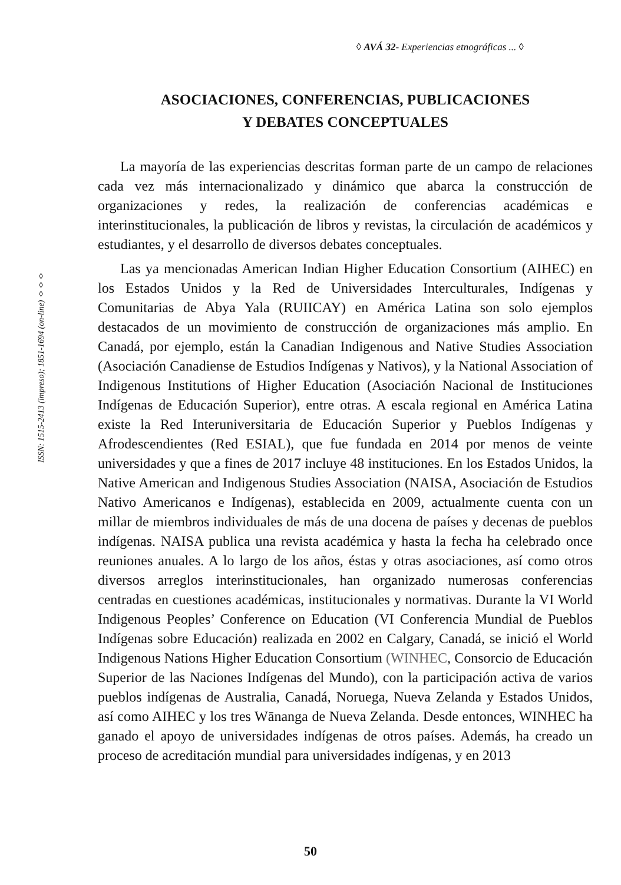◊ AVÁ 32- Experiencias etnográficas ... ◊
ISSN: 1515-2413 (impreso); 1851-1694 (on-line) ◊◊◊
ASOCIACIONES, CONFERENCIAS, PUBLICACIONES
Y DEBATES CONCEPTUALES
La mayoría de las experiencias descritas forman parte de un campo de relaciones cada vez más internacionalizado y dinámico que abarca la construcción de organizaciones y redes, la realización de conferencias académicas e interinstitucionales, la publicación de libros y revistas, la circulación de académicos y estudiantes, y el desarrollo de diversos debates conceptuales.
Las ya mencionadas American Indian Higher Education Consortium (AIHEC) en los Estados Unidos y la Red de Universidades Interculturales, Indígenas y Comunitarias de Abya Yala (RUIICAY) en América Latina son solo ejemplos destacados de un movimiento de construcción de organizaciones más amplio. En Canadá, por ejemplo, están la Canadian Indigenous and Native Studies Association (Asociación Canadiense de Estudios Indígenas y Nativos), y la National Association of Indigenous Institutions of Higher Education (Asociación Nacional de Instituciones Indígenas de Educación Superior), entre otras. A escala regional en América Latina existe la Red Interuniversitaria de Educación Superior y Pueblos Indígenas y Afrodescendientes (Red ESIAL), que fue fundada en 2014 por menos de veinte universidades y que a fines de 2017 incluye 48 instituciones. En los Estados Unidos, la Native American and Indigenous Studies Association (NAISA, Asociación de Estudios Nativo Americanos e Indígenas), establecida en 2009, actualmente cuenta con un millar de miembros individuales de más de una docena de países y decenas de pueblos indígenas. NAISA publica una revista académica y hasta la fecha ha celebrado once reuniones anuales. A lo largo de los años, éstas y otras asociaciones, así como otros diversos arreglos interinstitucionales, han organizado numerosas conferencias centradas en cuestiones académicas, institucionales y normativas. Durante la VI World Indigenous Peoples’ Conference on Education (VI Conferencia Mundial de Pueblos Indígenas sobre Educación) realizada en 2002 en Calgary, Canadá, se inició el World Indigenous Nations Higher Education Consortium (WINHEC, Consorcio de Educación Superior de las Naciones Indígenas del Mundo), con la participación activa de varios pueblos indígenas de Australia, Canadá, Noruega, Nueva Zelanda y Estados Unidos, así como AIHEC y los tres Wānanga de Nueva Zelanda. Desde entonces, WINHEC ha ganado el apoyo de universidades indígenas de otros países. Además, ha creado un proceso de acreditación mundial para universidades indígenas, y en 2013
50